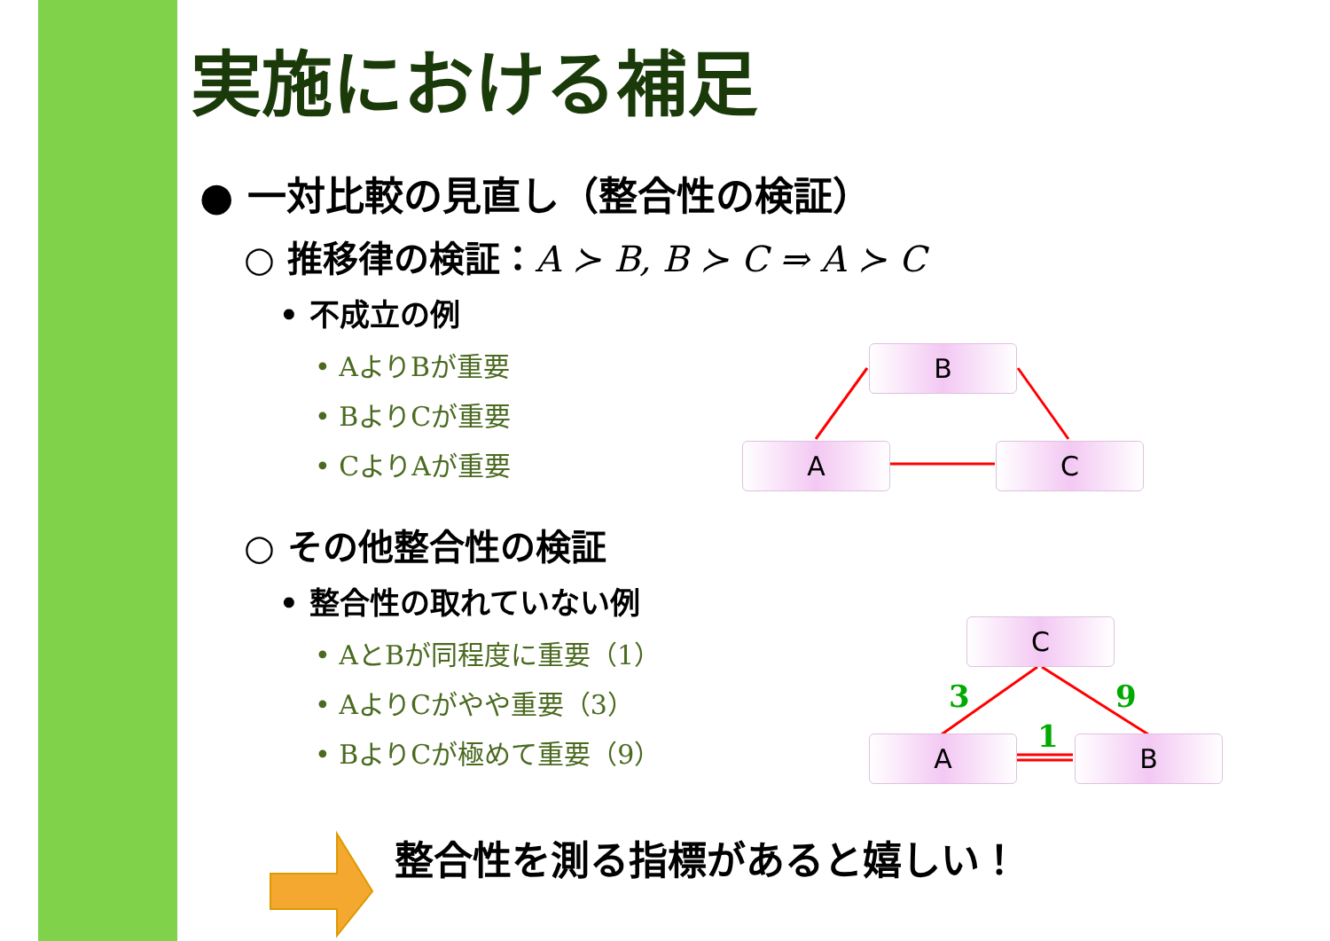実施における補足
● 一対比較の見直し（整合性の検証）
○ 推移律の検証：A ≻ B, B ≻ C ⇒ A ≻ C
• 不成立の例
• AよりBが重要
• BよりCが重要
• CよりAが重要
○ その他整合性の検証
• 整合性の取れていない例
• AとBが同程度に重要（1）
• AよりCがやや重要（3）
• BよりCが極めて重要（9）
B
A C
C
A B
3 9
1
整合性を測る指標があると嬉しい！